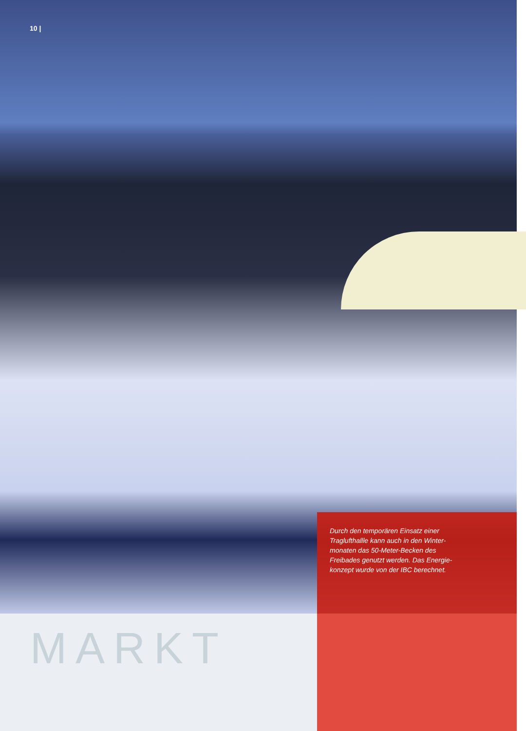10 |
Durch den temporären Einsatz einer Traglufthallle kann auch in den Winter­monaten das 50-Meter-Becken des Freibades genutzt werden. Das Energie­konzept wurde von der IBC berechnet.
MARKT